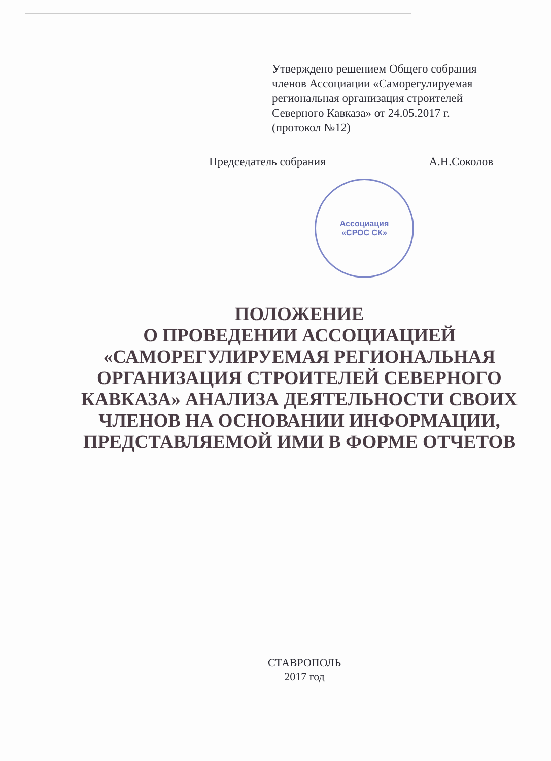Утверждено решением Общего собрания членов Ассоциации «Саморегулируемая региональная организация строителей Северного Кавказа» от 24.05.2017 г. (протокол №12)
Председатель собрания А.Н.Соколов
Ассоциация
«СРОС СК»
ПОЛОЖЕНИЕ
О ПРОВЕДЕНИИ АССОЦИАЦИЕЙ «САМОРЕГУЛИРУЕМАЯ РЕГИОНАЛЬНАЯ ОРГАНИЗАЦИЯ СТРОИТЕЛЕЙ СЕВЕРНОГО КАВКАЗА» АНАЛИЗА ДЕЯТЕЛЬНОСТИ СВОИХ ЧЛЕНОВ НА ОСНОВАНИИ ИНФОРМАЦИИ, ПРЕДСТАВЛЯЕМОЙ ИМИ В ФОРМЕ ОТЧЕТОВ
СТАВРОПОЛЬ
2017 год